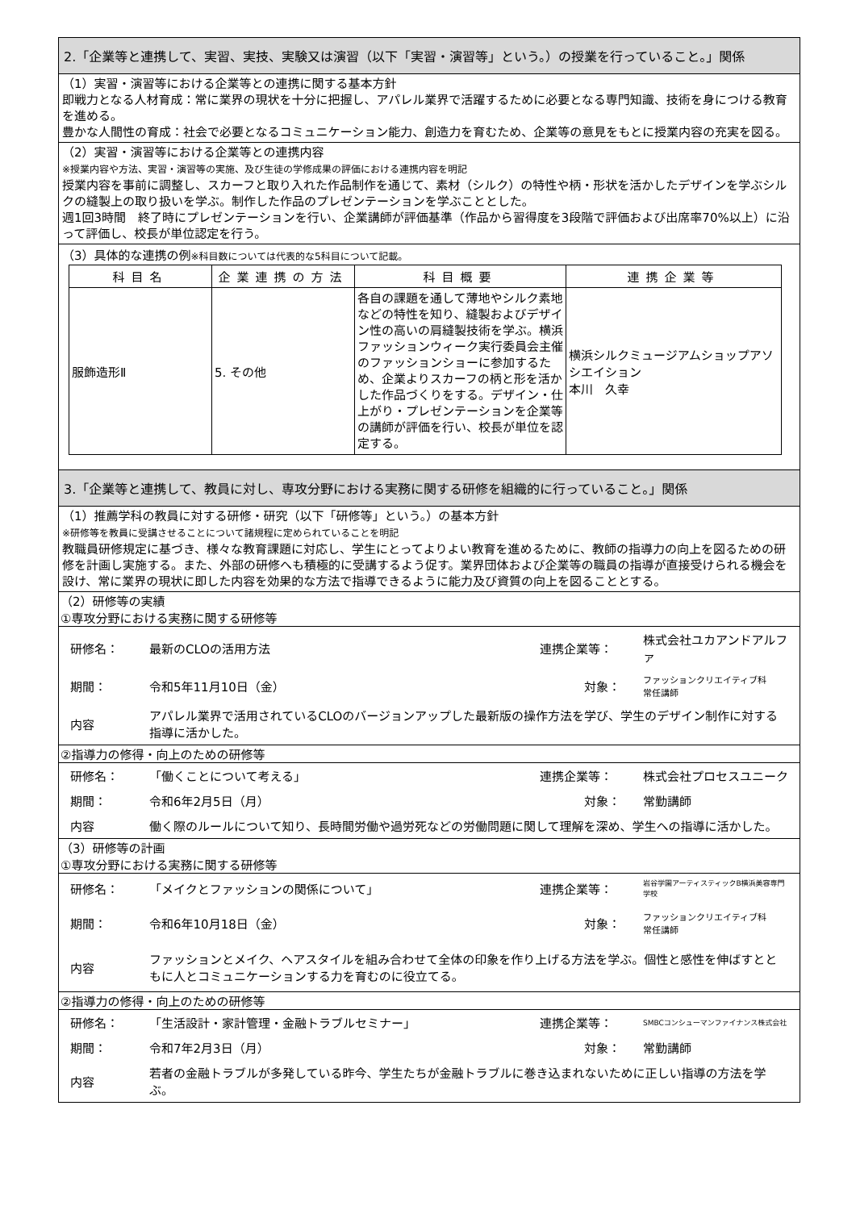2.「企業等と連携して、実習、実技、実験又は演習（以下「実習・演習等」という。）の授業を行っていること。」関係
（1）実習・演習等における企業等との連携に関する基本方針
即戦力となる人材育成：常に業界の現状を十分に把握し、アパレル業界で活躍するために必要となる専門知識、技術を身につける教育を進める。
豊かな人間性の育成：社会で必要となるコミュニケーション能力、創造力を育むため、企業等の意見をもとに授業内容の充実を図る。
（2）実習・演習等における企業等との連携内容
※授業内容や方法、実習・演習等の実施、及び生徒の学修成果の評価における連携内容を明記
授業内容を事前に調整し、スカーフと取り入れた作品制作を通じて、素材（シルク）の特性や柄・形状を活かしたデザインを学ぶシルクの縫製上の取り扱いを学ぶ。制作した作品のプレゼンテーションを学ぶこととした。
週1回3時間　終了時にプレゼンテーションを行い、企業講師が評価基準（作品から習得度を3段階で評価および出席率70%以上）に沿って評価し、校長が単位認定を行う。
（3）具体的な連携の例※科目数については代表的な5科目について記載。
| 科目名 | 企業連携の方法 | 科目概要 | 連携企業等 |
| --- | --- | --- | --- |
| 服飾造形Ⅱ | 5. その他 | 各自の課題を通して薄地やシルク素地などの特性を知り、縫製およびデザイン性の高いの肩縫製技術を学ぶ。横浜ファッションウィーク実行委員会主催のファッションショーに参加するため、企業よりスカーフの柄と形を活かした作品づくりをする。デザイン・仕上がり・プレゼンテーションを企業等の講師が評価を行い、校長が単位を認定する。 | 横浜シルクミュージアムショップアソシエイション 本川 久幸 |
3.「企業等と連携して、教員に対し、専攻分野における実務に関する研修を組織的に行っていること。」関係
（1）推薦学科の教員に対する研修・研究（以下「研修等」という。）の基本方針
※研修等を教員に受講させることについて諸規程に定められていることを明記
教職員研修規定に基づき、様々な教育課題に対応し、学生にとってよりよい教育を進めるために、教師の指導力の向上を図るための研修を計画し実施する。また、外部の研修へも積極的に受講するよう促す。業界団体および企業等の職員の指導が直接受けられる機会を設け、常に業界の現状に即した内容を効果的な方法で指導できるように能力及び資質の向上を図ることとする。
（2）研修等の実績
①専攻分野における実務に関する研修等
| 研修名： | 最新のCLOの活用方法 | 連携企業等： | 株式会社ユカアンドアルファ |
| 期間： | 令和5年11月10日（金） | 対象： | ファッションクリエイティブ科 常任講師 |
| 内容 | アパレル業界で活用されているCLOのバージョンアップした最新版の操作方法を学び、学生のデザイン制作に対する指導に活かした。 | | |
②指導力の修得・向上のための研修等
| 研修名： | 「働くことについて考える」 | 連携企業等： | 株式会社プロセスユニーク |
| 期間： | 令和6年2月5日（月） | 対象： | 常勤講師 |
| 内容 | 働く際のルールについて知り、長時間労働や過労死などの労働問題に関して理解を深め、学生への指導に活かした。 | | |
（3）研修等の計画
①専攻分野における実務に関する研修等
| 研修名： | 「メイクとファッションの関係について」 | 連携企業等： | 岩谷学園アーティスティックB横浜美容専門学校 |
| 期間： | 令和6年10月18日（金） | 対象： | ファッションクリエイティブ科 常任講師 |
| 内容 | ファッションとメイク、ヘアスタイルを組み合わせて全体の印象を作り上げる方法を学ぶ。個性と感性を伸ばすとともに人とコミュニケーションする力を育むのに役立てる。 | | |
②指導力の修得・向上のための研修等
| 研修名： | 「生活設計・家計管理・金融トラブルセミナー」 | 連携企業等： | SMBCコンシューマンファイナンス株式会社 |
| 期間： | 令和7年2月3日（月） | 対象： | 常勤講師 |
| 内容 | 若者の金融トラブルが多発している昨今、学生たちが金融トラブルに巻き込まれないために正しい指導の方法を学ぶ。 | | |